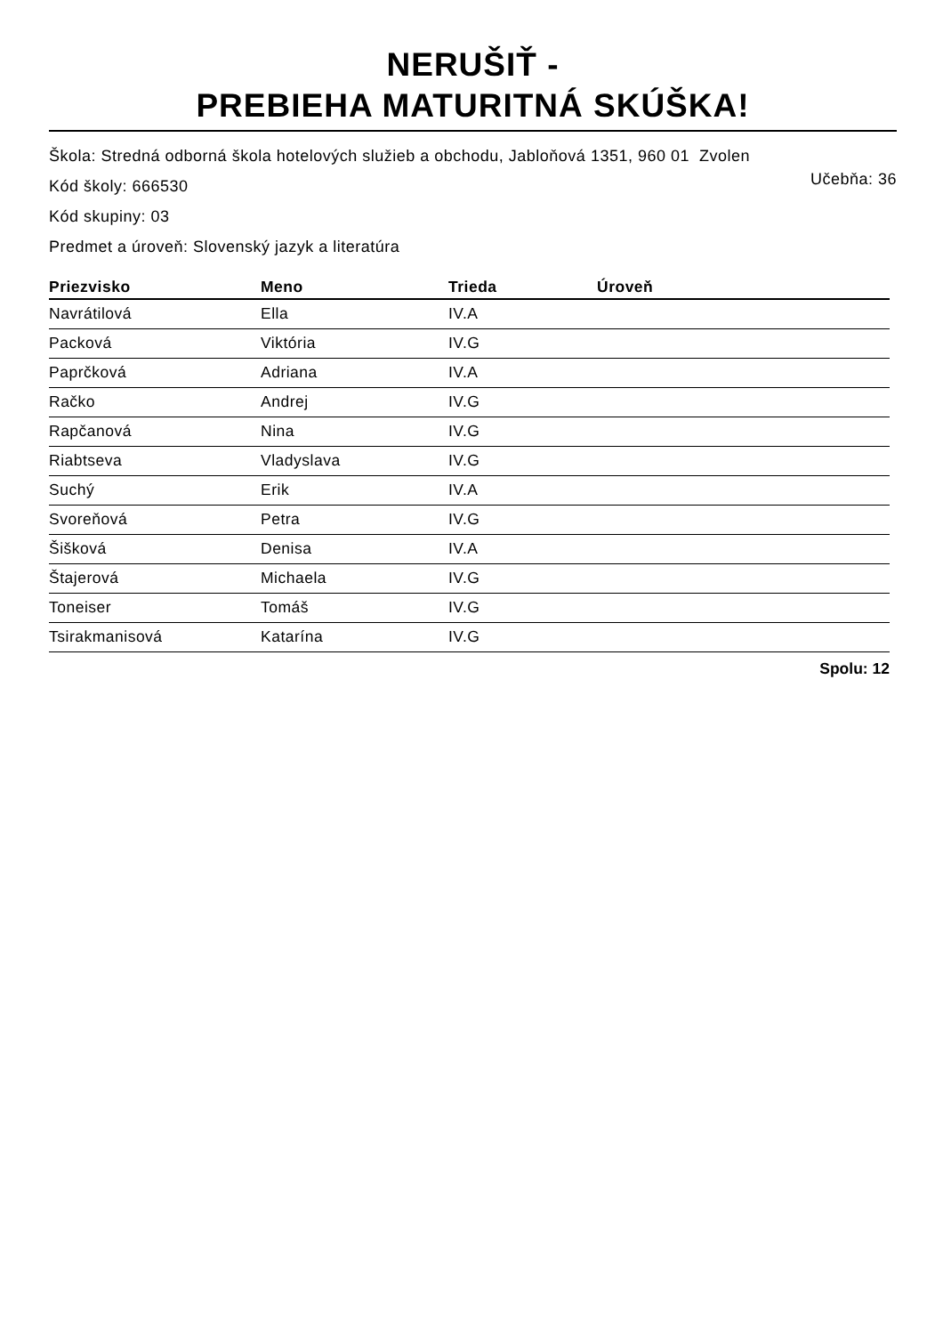NERUŠIŤ -
PREBIEHA MATURITNÁ SKÚŠKA!
Škola: Stredná odborná škola hotelových služieb a obchodu, Jabloňová 1351, 960 01 Zvolen
Kód školy: 666530 Učebňa: 36
Kód skupiny: 03
Predmet a úroveň: Slovenský jazyk a literatúra
| Priezvisko | Meno | Trieda | Úroveň |
| --- | --- | --- | --- |
| Navrátilová | Ella | IV.A | |
| Packová | Viktória | IV.G | |
| Paprčková | Adriana | IV.A | |
| Račko | Andrej | IV.G | |
| Rapčanová | Nina | IV.G | |
| Riabtseva | Vladyslava | IV.G | |
| Suchý | Erik | IV.A | |
| Svoreňová | Petra | IV.G | |
| Šišková | Denisa | IV.A | |
| Štajerová | Michaela | IV.G | |
| Toneiser | Tomáš | IV.G | |
| Tsirakmanisová | Katarína | IV.G | |
Spolu: 12